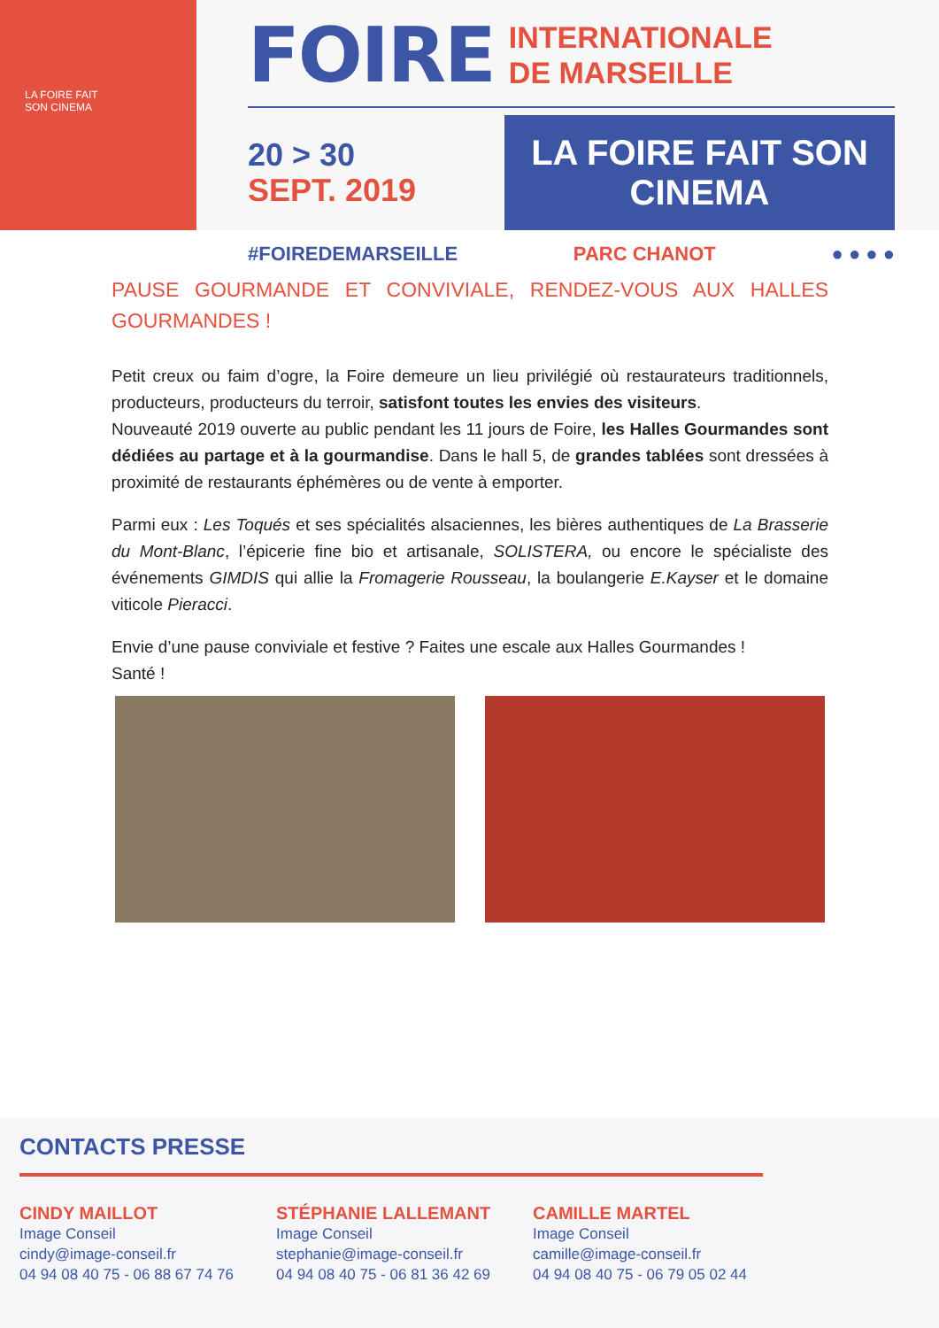LA FOIRE FAIT
SON CINEMA
FOIRE INTERNATIONALE
DE MARSEILLE
20 > 30
SEPT. 2019
LA FOIRE FAIT SON CINEMA
#FOIREDEMARSEILLE PARC CHANOT ● ● ● ●
PAUSE GOURMANDE ET CONVIVIALE, RENDEZ-VOUS AUX HALLES GOURMANDES !
Petit creux ou faim d’ogre, la Foire demeure un lieu privilégié où restaurateurs traditionnels, producteurs, producteurs du terroir, satisfont toutes les envies des visiteurs.
Nouveauté 2019 ouverte au public pendant les 11 jours de Foire, les Halles Gourmandes sont dédiées au partage et à la gourmandise. Dans le hall 5, de grandes tablées sont dressées à proximité de restaurants éphémères ou de vente à emporter.
Parmi eux : Les Toqués et ses spécialités alsaciennes, les bières authentiques de La Brasserie du Mont-Blanc, l’épicerie fine bio et artisanale, SOLISTERA, ou encore le spécialiste des événements GIMDIS qui allie la Fromagerie Rousseau, la boulangerie E.Kayser et le domaine viticole Pieracci.
Envie d’une pause conviviale et festive ? Faites une escale aux Halles Gourmandes !
Santé !
CONTACTS PRESSE
CINDY MAILLOT
Image Conseil
cindy@image-conseil.fr
04 94 08 40 75 - 06 88 67 74 76
STÉPHANIE LALLEMANT
Image Conseil
stephanie@image-conseil.fr
04 94 08 40 75 - 06 81 36 42 69
CAMILLE MARTEL
Image Conseil
camille@image-conseil.fr
04 94 08 40 75 - 06 79 05 02 44